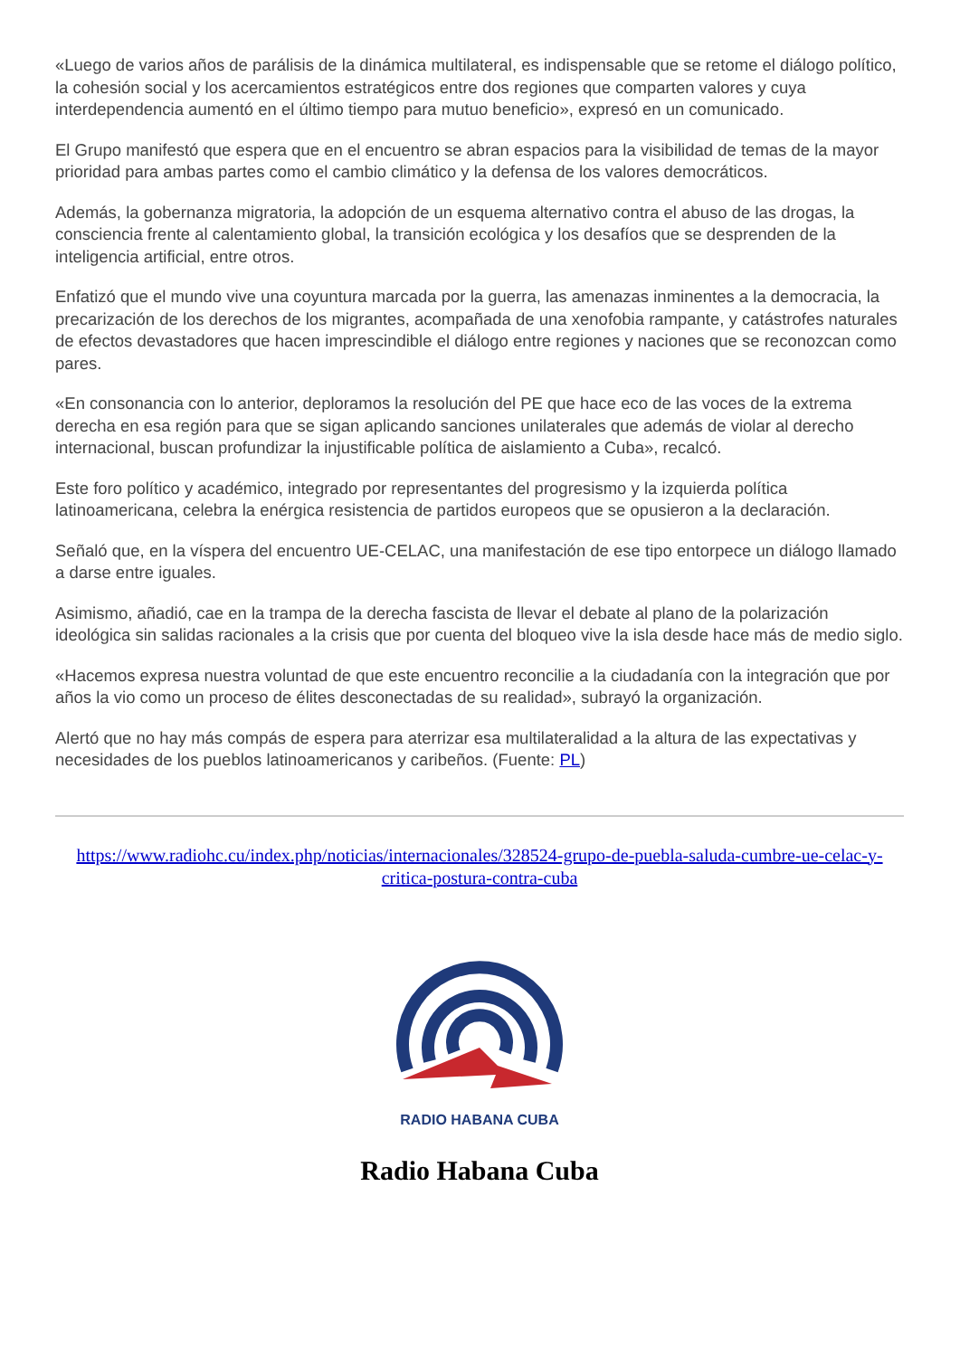«Luego de varios años de parálisis de la dinámica multilateral, es indispensable que se retome el diálogo político, la cohesión social y los acercamientos estratégicos entre dos regiones que comparten valores y cuya interdependencia aumentó en el último tiempo para mutuo beneficio», expresó en un comunicado.
El Grupo manifestó que espera que en el encuentro se abran espacios para la visibilidad de temas de la mayor prioridad para ambas partes como el cambio climático y la defensa de los valores democráticos.
Además, la gobernanza migratoria, la adopción de un esquema alternativo contra el abuso de las drogas, la consciencia frente al calentamiento global, la transición ecológica y los desafíos que se desprenden de la inteligencia artificial, entre otros.
Enfatizó que el mundo vive una coyuntura marcada por la guerra, las amenazas inminentes a la democracia, la precarización de los derechos de los migrantes, acompañada de una xenofobia rampante, y catástrofes naturales de efectos devastadores que hacen imprescindible el diálogo entre regiones y naciones que se reconozcan como pares.
«En consonancia con lo anterior, deploramos la resolución del PE que hace eco de las voces de la extrema derecha en esa región para que se sigan aplicando sanciones unilaterales que además de violar al derecho internacional, buscan profundizar la injustificable política de aislamiento a Cuba», recalcó.
Este foro político y académico, integrado por representantes del progresismo y la izquierda política latinoamericana, celebra la enérgica resistencia de partidos europeos que se opusieron a la declaración.
Señaló que, en la víspera del encuentro UE-CELAC, una manifestación de ese tipo entorpece un diálogo llamado a darse entre iguales.
Asimismo, añadió, cae en la trampa de la derecha fascista de llevar el debate al plano de la polarización ideológica sin salidas racionales a la crisis que por cuenta del bloqueo vive la isla desde hace más de medio siglo.
«Hacemos expresa nuestra voluntad de que este encuentro reconcilie a la ciudadanía con la integración que por años la vio como un proceso de élites desconectadas de su realidad», subrayó la organización.
Alertó que no hay más compás de espera para aterrizar esa multilateralidad a la altura de las expectativas y necesidades de los pueblos latinoamericanos y caribeños. (Fuente: PL)
https://www.radiohc.cu/index.php/noticias/internacionales/328524-grupo-de-puebla-saluda-cumbre-ue-celac-y-critica-postura-contra-cuba
RADIO HABANA CUBA
Radio Habana Cuba